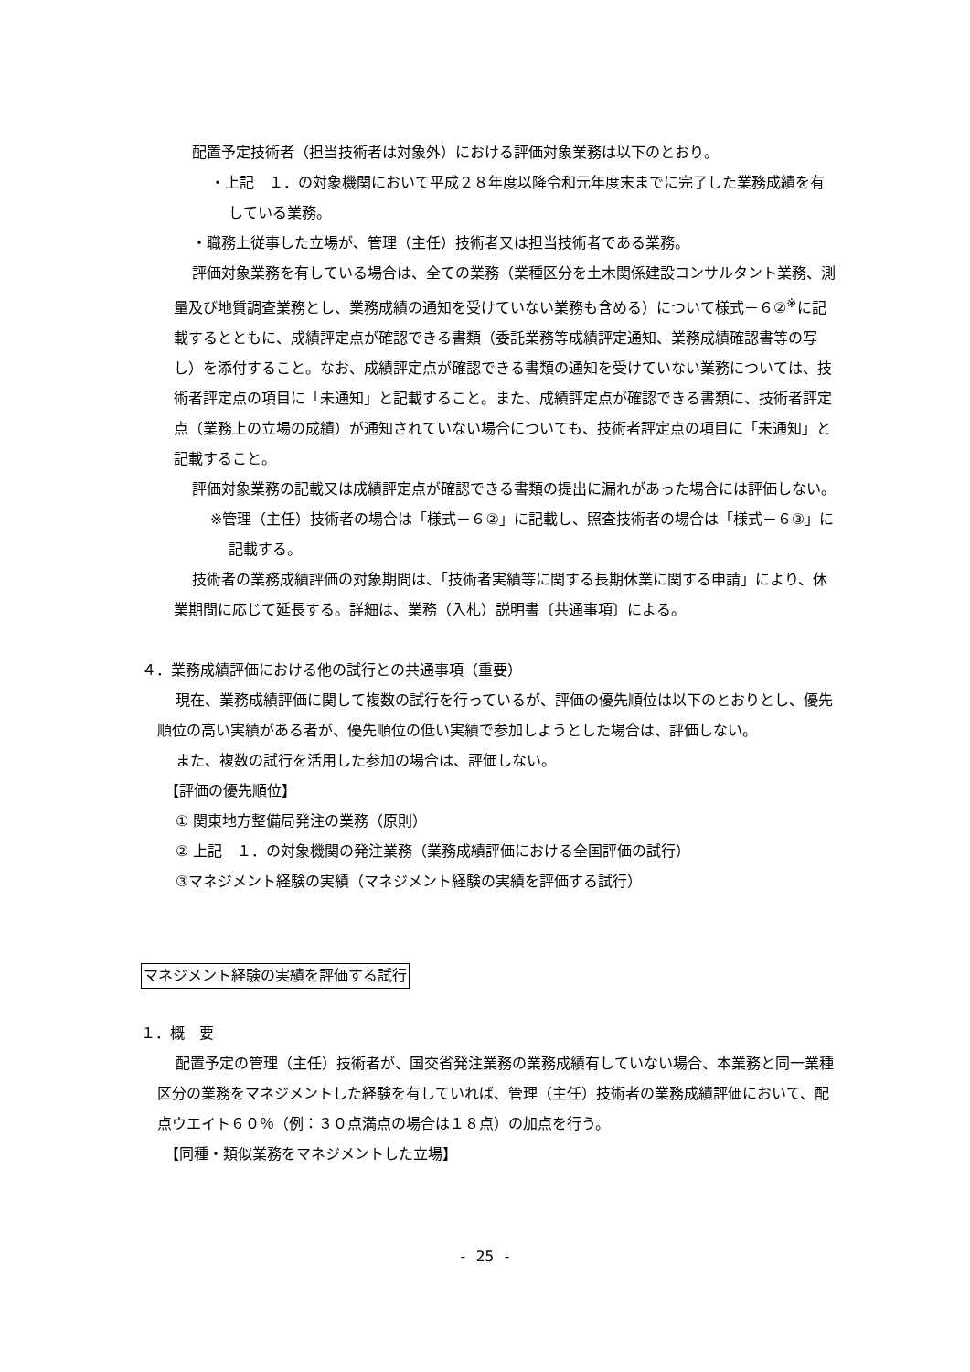配置予定技術者（担当技術者は対象外）における評価対象業務は以下のとおり。
・上記　１．の対象機関において平成２８年度以降令和元年度末までに完了した業務成績を有している業務。
・職務上従事した立場が、管理（主任）技術者又は担当技術者である業務。
評価対象業務を有している場合は、全ての業務（業種区分を土木関係建設コンサルタント業務、測量及び地質調査業務とし、業務成績の通知を受けていない業務も含める）について様式－６②<sup>※</sup>に記載するとともに、成績評定点が確認できる書類（委託業務等成績評定通知、業務成績確認書等の写し）を添付すること。なお、成績評定点が確認できる書類の通知を受けていない業務については、技術者評定点の項目に「未通知」と記載すること。また、成績評定点が確認できる書類に、技術者評定点（業務上の立場の成績）が通知されていない場合についても、技術者評定点の項目に「未通知」と記載すること。
評価対象業務の記載又は成績評定点が確認できる書類の提出に漏れがあった場合には評価しない。
※管理（主任）技術者の場合は「様式－６②」に記載し、照査技術者の場合は「様式－６③」に記載する。
技術者の業務成績評価の対象期間は、「技術者実績等に関する長期休業に関する申請」により、休業期間に応じて延長する。詳細は、業務（入札）説明書〔共通事項〕による。
４．業務成績評価における他の試行との共通事項（重要）
現在、業務成績評価に関して複数の試行を行っているが、評価の優先順位は以下のとおりとし、優先順位の高い実績がある者が、優先順位の低い実績で参加しようとした場合は、評価しない。
また、複数の試行を活用した参加の場合は、評価しない。
【評価の優先順位】
① 関東地方整備局発注の業務（原則）
② 上記　１．の対象機関の発注業務（業務成績評価における全国評価の試行）
③マネジメント経験の実績（マネジメント経験の実績を評価する試行）
マネジメント経験の実績を評価する試行
１．概　要
配置予定の管理（主任）技術者が、国交省発注業務の業務成績有していない場合、本業務と同一業種区分の業務をマネジメントした経験を有していれば、管理（主任）技術者の業務成績評価において、配点ウエイト６０％（例：３０点満点の場合は１８点）の加点を行う。
【同種・類似業務をマネジメントした立場】
- 25 -